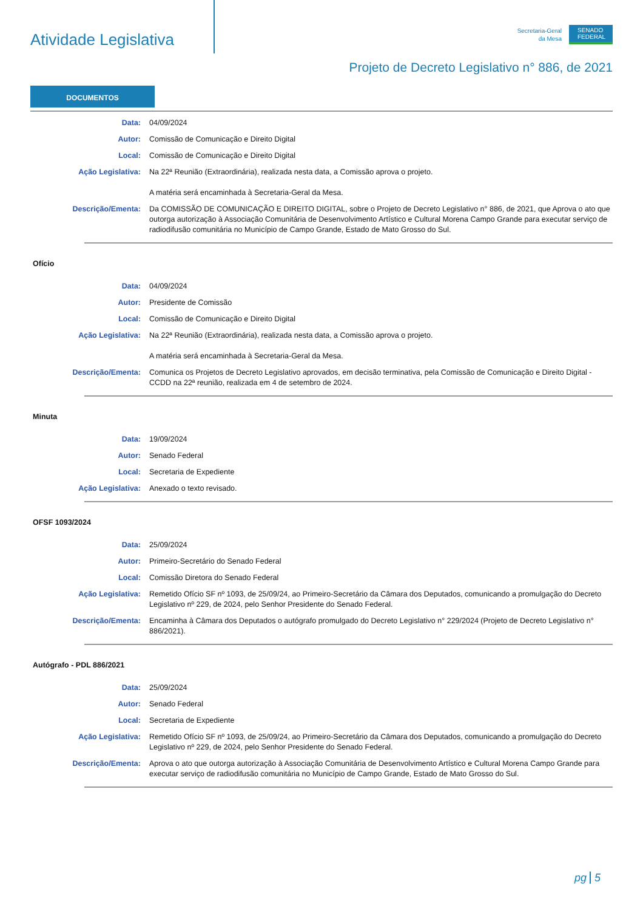Atividade Legislativa
Secretaria-Geral
da Mesa
SENADO FEDERAL
Projeto de Decreto Legislativo n° 886, de 2021
DOCUMENTOS
Data: 04/09/2024
Autor: Comissão de Comunicação e Direito Digital
Local: Comissão de Comunicação e Direito Digital
Ação Legislativa: Na 22ª Reunião (Extraordinária), realizada nesta data, a Comissão aprova o projeto.
A matéria será encaminhada à Secretaria-Geral da Mesa.
Descrição/Ementa: Da COMISSÃO DE COMUNICAÇÃO E DIREITO DIGITAL, sobre o Projeto de Decreto Legislativo n° 886, de 2021, que Aprova o ato que outorga autorização à Associação Comunitária de Desenvolvimento Artístico e Cultural Morena Campo Grande para executar serviço de radiodifusão comunitária no Município de Campo Grande, Estado de Mato Grosso do Sul.
Ofício
Data: 04/09/2024
Autor: Presidente de Comissão
Local: Comissão de Comunicação e Direito Digital
Ação Legislativa: Na 22ª Reunião (Extraordinária), realizada nesta data, a Comissão aprova o projeto.
A matéria será encaminhada à Secretaria-Geral da Mesa.
Descrição/Ementa: Comunica os Projetos de Decreto Legislativo aprovados, em decisão terminativa, pela Comissão de Comunicação e Direito Digital - CCDD na 22ª reunião, realizada em 4 de setembro de 2024.
Minuta
Data: 19/09/2024
Autor: Senado Federal
Local: Secretaria de Expediente
Ação Legislativa: Anexado o texto revisado.
OFSF 1093/2024
Data: 25/09/2024
Autor: Primeiro-Secretário do Senado Federal
Local: Comissão Diretora do Senado Federal
Ação Legislativa: Remetido Ofício SF nº 1093, de 25/09/24, ao Primeiro-Secretário da Câmara dos Deputados, comunicando a promulgação do Decreto Legislativo nº 229, de 2024, pelo Senhor Presidente do Senado Federal.
Descrição/Ementa: Encaminha à Câmara dos Deputados o autógrafo promulgado do Decreto Legislativo n° 229/2024 (Projeto de Decreto Legislativo n° 886/2021).
Autógrafo - PDL 886/2021
Data: 25/09/2024
Autor: Senado Federal
Local: Secretaria de Expediente
Ação Legislativa: Remetido Ofício SF nº 1093, de 25/09/24, ao Primeiro-Secretário da Câmara dos Deputados, comunicando a promulgação do Decreto Legislativo nº 229, de 2024, pelo Senhor Presidente do Senado Federal.
Descrição/Ementa: Aprova o ato que outorga autorização à Associação Comunitária de Desenvolvimento Artístico e Cultural Morena Campo Grande para executar serviço de radiodifusão comunitária no Município de Campo Grande, Estado de Mato Grosso do Sul.
pg 5